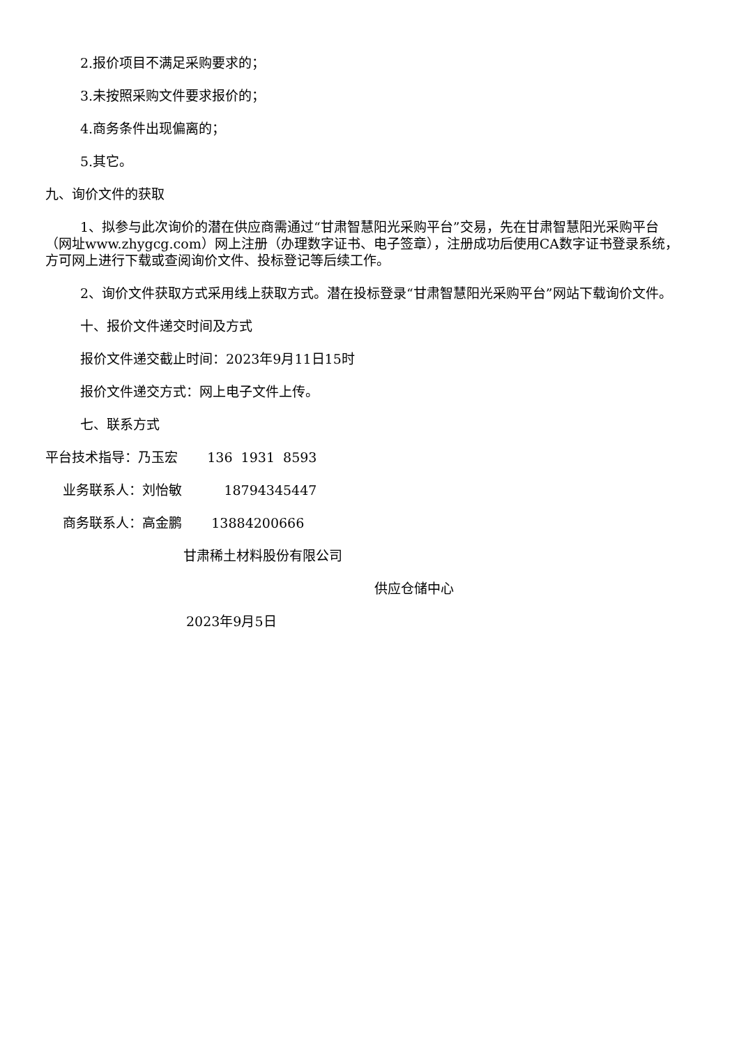2.报价项目不满足采购要求的；
3.未按照采购文件要求报价的；
4.商务条件出现偏离的；
5.其它。
九、询价文件的获取
1、拟参与此次询价的潜在供应商需通过“甘肃智慧阳光采购平台”交易，先在甘肃智慧阳光采购平台（网址www.zhygcg.com）网上注册（办理数字证书、电子签章），注册成功后使用CA数字证书登录系统，方可网上进行下载或查阅询价文件、投标登记等后续工作。
2、询价文件获取方式采用线上获取方式。潜在投标登录“甘肃智慧阳光采购平台”网站下载询价文件。
十、报价文件递交时间及方式
报价文件递交截止时间：2023年9月11日15时
报价文件递交方式：网上电子文件上传。
七、联系方式
平台技术指导：乃玉宏 136 1931 8593
业务联系人：刘怡敏 18794345447
商务联系人：高金鹏 13884200666
甘肃稀土材料股份有限公司
供应仓储中心
2023年9月5日